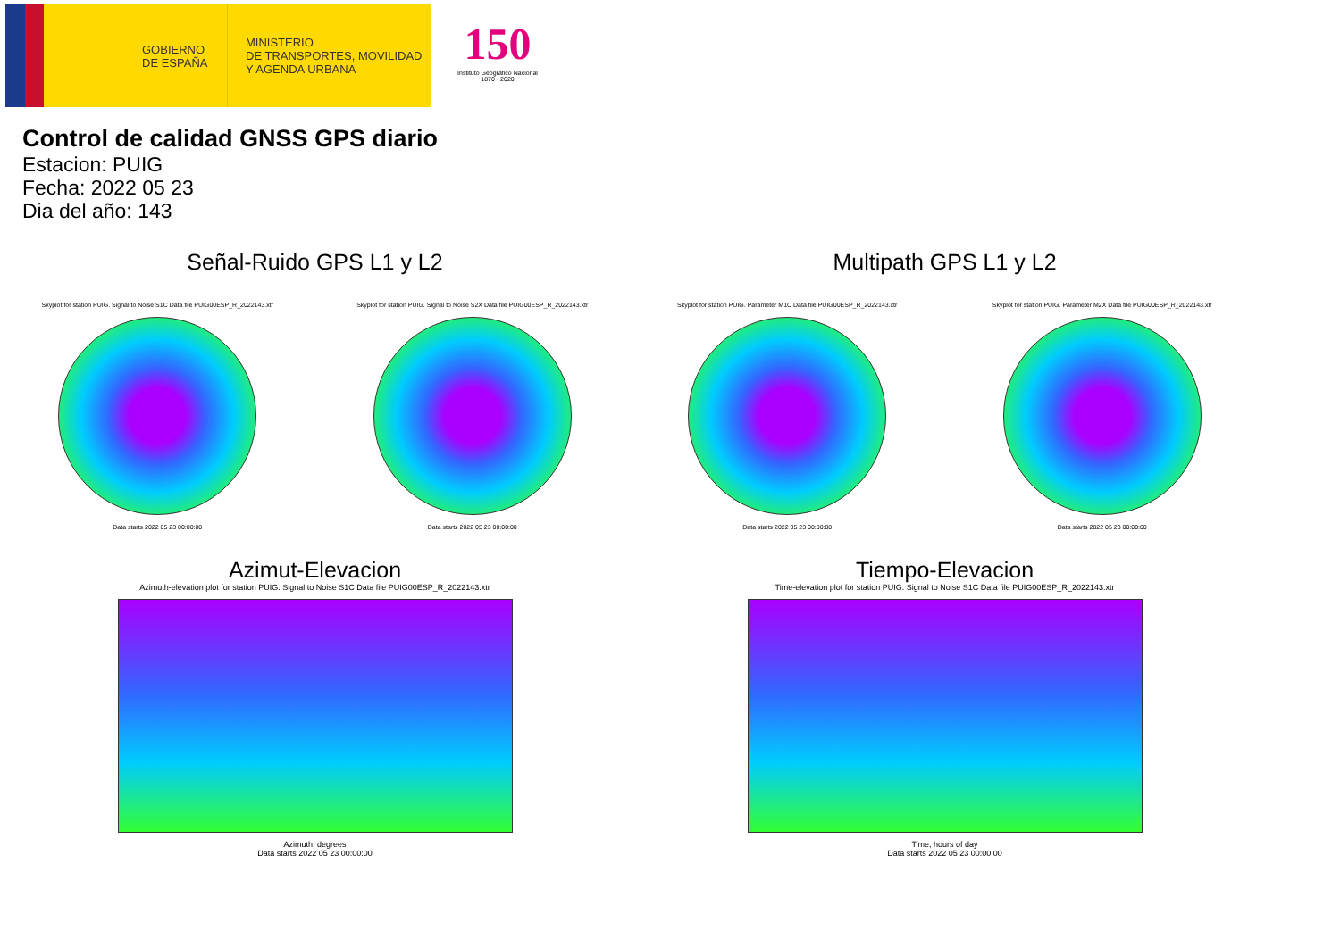GOBIERNO
DE ESPAÑA
MINISTERIO
DE TRANSPORTES, MOVILIDAD
Y AGENDA URBANA
150
Instituto Geográfico Nacional 1870 · 2020
Control de calidad GNSS GPS diario
Estacion: PUIG
Fecha: 2022 05 23
Dia del año: 143
Señal-Ruido GPS L1 y L2
Skyplot for station PUIG. Signal to Noise S1C Data file PUIG00ESP_R_2022143.xtr
Data starts 2022 05 23 00:00:00
Skyplot for station PUIG. Signal to Noise S2X Data file PUIG00ESP_R_2022143.xtr
Data starts 2022 05 23 00:00:00
Multipath GPS L1 y L2
Skyplot for station PUIG. Parameter M1C Data file PUIG00ESP_R_2022143.xtr
Data starts 2022 05 23 00:00:00
Skyplot for station PUIG. Parameter M2X Data file PUIG00ESP_R_2022143.xtr
Data starts 2022 05 23 00:00:00
Azimut-Elevacion
Azimuth-elevation plot for station PUIG. Signal to Noise S1C Data file PUIG00ESP_R_2022143.xtr
Azimuth, degrees
Data starts 2022 05 23 00:00:00
Tiempo-Elevacion
Time-elevation plot for station PUIG. Signal to Noise S1C Data file PUIG00ESP_R_2022143.xtr
Time, hours of day
Data starts 2022 05 23 00:00:00